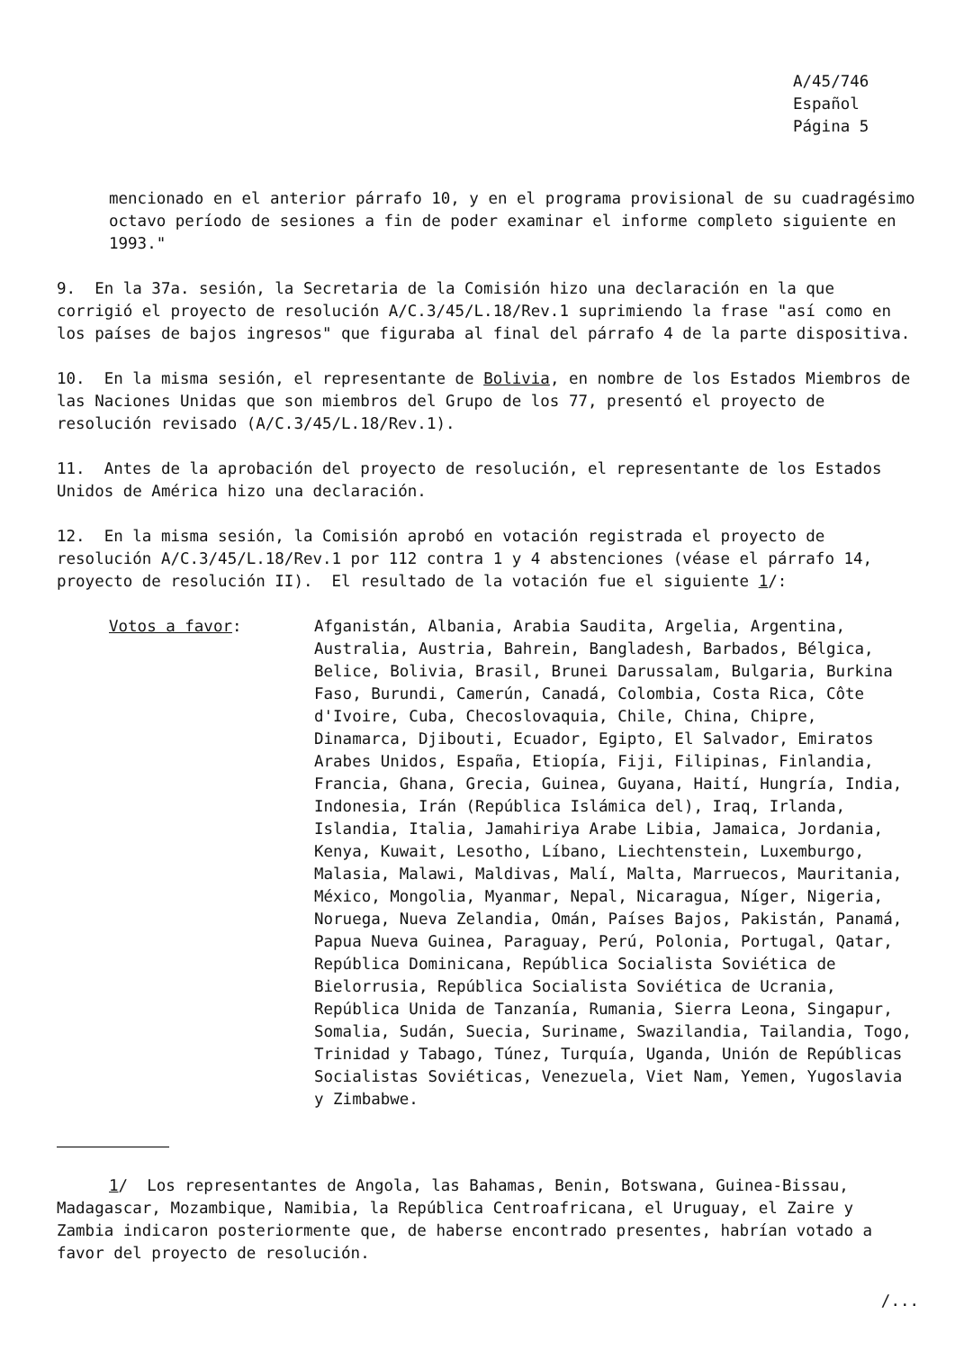A/45/746
Español
Página 5
mencionado en el anterior párrafo 10, y en el programa provisional de su cuadragésimo octavo período de sesiones a fin de poder examinar el informe completo siguiente en 1993."
9. En la 37a. sesión, la Secretaria de la Comisión hizo una declaración en la que corrigió el proyecto de resolución A/C.3/45/L.18/Rev.1 suprimiendo la frase "así como en los países de bajos ingresos" que figuraba al final del párrafo 4 de la parte dispositiva.
10. En la misma sesión, el representante de Bolivia, en nombre de los Estados Miembros de las Naciones Unidas que son miembros del Grupo de los 77, presentó el proyecto de resolución revisado (A/C.3/45/L.18/Rev.1).
11. Antes de la aprobación del proyecto de resolución, el representante de los Estados Unidos de América hizo una declaración.
12. En la misma sesión, la Comisión aprobó en votación registrada el proyecto de resolución A/C.3/45/L.18/Rev.1 por 112 contra 1 y 4 abstenciones (véase el párrafo 14, proyecto de resolución II). El resultado de la votación fue el siguiente 1/:
Votos a favor: Afganistán, Albania, Arabia Saudita, Argelia, Argentina, Australia, Austria, Bahrein, Bangladesh, Barbados, Bélgica, Belice, Bolivia, Brasil, Brunei Darussalam, Bulgaria, Burkina Faso, Burundi, Camerún, Canadá, Colombia, Costa Rica, Côte d'Ivoire, Cuba, Checoslovaquia, Chile, China, Chipre, Dinamarca, Djibouti, Ecuador, Egipto, El Salvador, Emiratos Arabes Unidos, España, Etiopía, Fiji, Filipinas, Finlandia, Francia, Ghana, Grecia, Guinea, Guyana, Haití, Hungría, India, Indonesia, Irán (República Islámica del), Iraq, Irlanda, Islandia, Italia, Jamahiriya Arabe Libia, Jamaica, Jordania, Kenya, Kuwait, Lesotho, Líbano, Liechtenstein, Luxemburgo, Malasia, Malawi, Maldivas, Malí, Malta, Marruecos, Mauritania, México, Mongolia, Myanmar, Nepal, Nicaragua, Níger, Nigeria, Noruega, Nueva Zelandia, Omán, Países Bajos, Pakistán, Panamá, Papua Nueva Guinea, Paraguay, Perú, Polonia, Portugal, Qatar, República Dominicana, República Socialista Soviética de Bielorrusia, República Socialista Soviética de Ucrania, República Unida de Tanzanía, Rumania, Sierra Leona, Singapur, Somalia, Sudán, Suecia, Suriname, Swazilandia, Tailandia, Togo, Trinidad y Tabago, Túnez, Turquía, Uganda, Unión de Repúblicas Socialistas Soviéticas, Venezuela, Viet Nam, Yemen, Yugoslavia y Zimbabwe.
1/ Los representantes de Angola, las Bahamas, Benin, Botswana, Guinea-Bissau, Madagascar, Mozambique, Namibia, la República Centroafricana, el Uruguay, el Zaire y Zambia indicaron posteriormente que, de haberse encontrado presentes, habrían votado a favor del proyecto de resolución.
/...